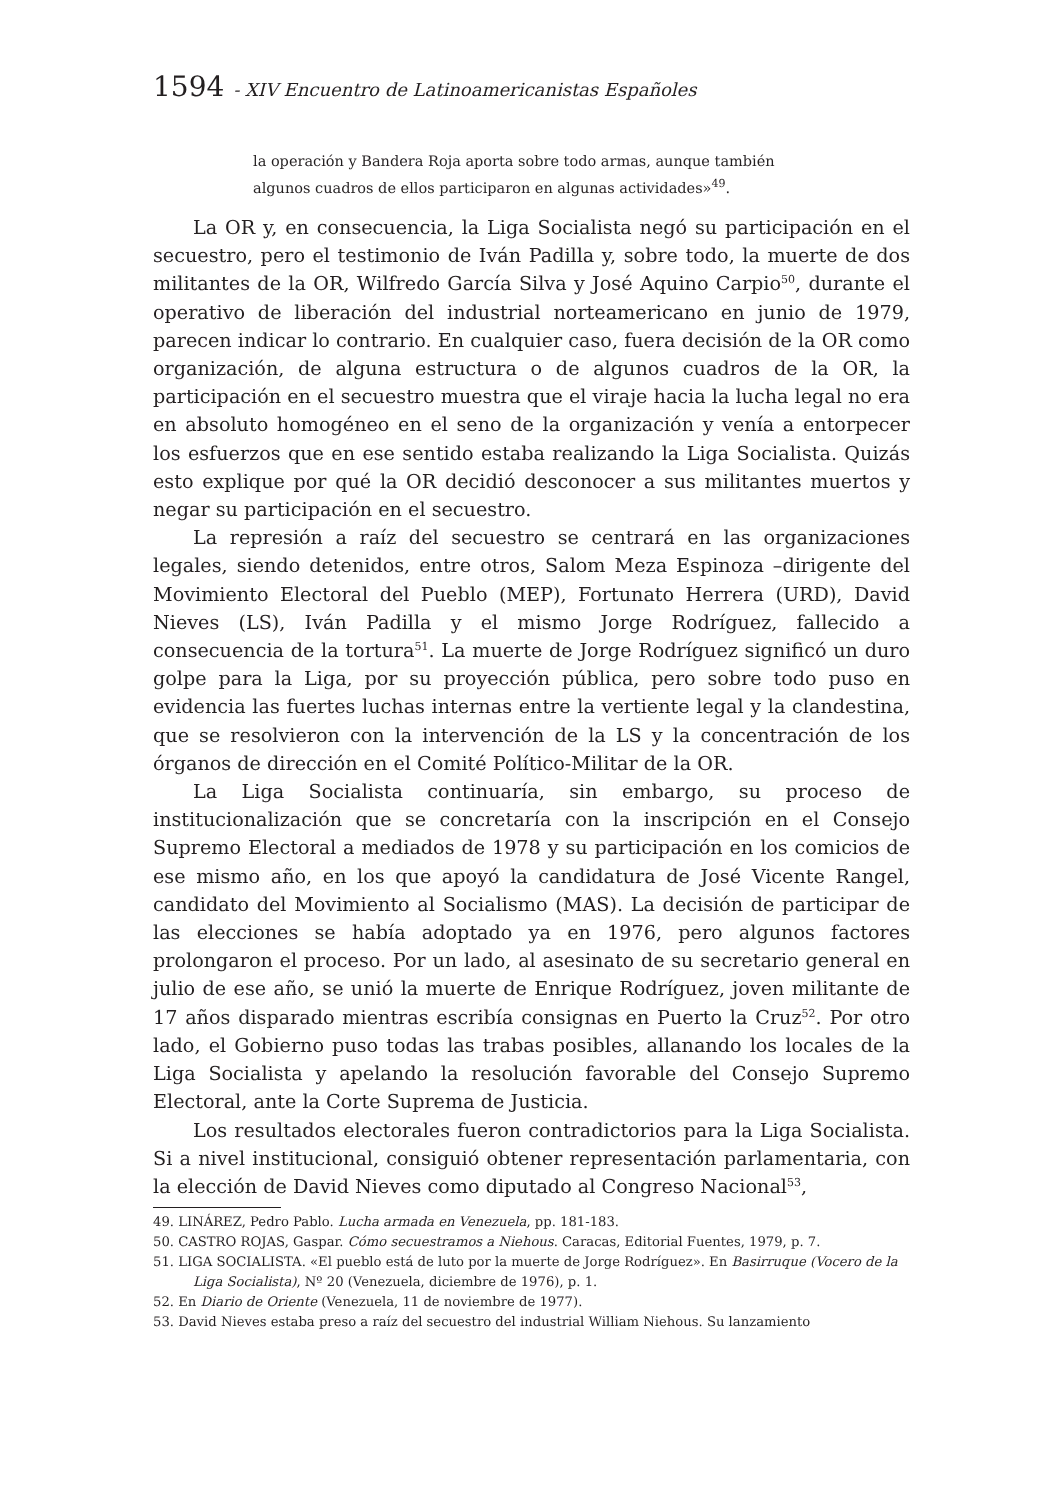1594 - XIV Encuentro de Latinoamericanistas Españoles
la operación y Bandera Roja aporta sobre todo armas, aunque también algunos cuadros de ellos participaron en algunas actividades»<sup>49</sup>.
La OR y, en consecuencia, la Liga Socialista negó su participación en el secuestro, pero el testimonio de Iván Padilla y, sobre todo, la muerte de dos militantes de la OR, Wilfredo García Silva y José Aquino Carpio<sup>50</sup>, durante el operativo de liberación del industrial norteamericano en junio de 1979, parecen indicar lo contrario. En cualquier caso, fuera decisión de la OR como organización, de alguna estructura o de algunos cuadros de la OR, la participación en el secuestro muestra que el viraje hacia la lucha legal no era en absoluto homogéneo en el seno de la organización y venía a entorpecer los esfuerzos que en ese sentido estaba realizando la Liga Socialista. Quizás esto explique por qué la OR decidió desconocer a sus militantes muertos y negar su participación en el secuestro.
La represión a raíz del secuestro se centrará en las organizaciones legales, siendo detenidos, entre otros, Salom Meza Espinoza –dirigente del Movimiento Electoral del Pueblo (MEP), Fortunato Herrera (URD), David Nieves (LS), Iván Padilla y el mismo Jorge Rodríguez, fallecido a consecuencia de la tortura<sup>51</sup>. La muerte de Jorge Rodríguez significó un duro golpe para la Liga, por su proyección pública, pero sobre todo puso en evidencia las fuertes luchas internas entre la vertiente legal y la clandestina, que se resolvieron con la intervención de la LS y la concentración de los órganos de dirección en el Comité Político-Militar de la OR.
La Liga Socialista continuaría, sin embargo, su proceso de institucionalización que se concretaría con la inscripción en el Consejo Supremo Electoral a mediados de 1978 y su participación en los comicios de ese mismo año, en los que apoyó la candidatura de José Vicente Rangel, candidato del Movimiento al Socialismo (MAS). La decisión de participar de las elecciones se había adoptado ya en 1976, pero algunos factores prolongaron el proceso. Por un lado, al asesinato de su secretario general en julio de ese año, se unió la muerte de Enrique Rodríguez, joven militante de 17 años disparado mientras escribía consignas en Puerto la Cruz<sup>52</sup>. Por otro lado, el Gobierno puso todas las trabas posibles, allanando los locales de la Liga Socialista y apelando la resolución favorable del Consejo Supremo Electoral, ante la Corte Suprema de Justicia.
Los resultados electorales fueron contradictorios para la Liga Socialista. Si a nivel institucional, consiguió obtener representación parlamentaria, con la elección de David Nieves como diputado al Congreso Nacional<sup>53</sup>,
49. LINÁREZ, Pedro Pablo. Lucha armada en Venezuela, pp. 181-183.
50. CASTRO ROJAS, Gaspar. Cómo secuestramos a Niehous. Caracas, Editorial Fuentes, 1979, p. 7.
51. LIGA SOCIALISTA. «El pueblo está de luto por la muerte de Jorge Rodríguez». En Basirruque (Vocero de la Liga Socialista), Nº 20 (Venezuela, diciembre de 1976), p. 1.
52. En Diario de Oriente (Venezuela, 11 de noviembre de 1977).
53. David Nieves estaba preso a raíz del secuestro del industrial William Niehous. Su lanzamiento